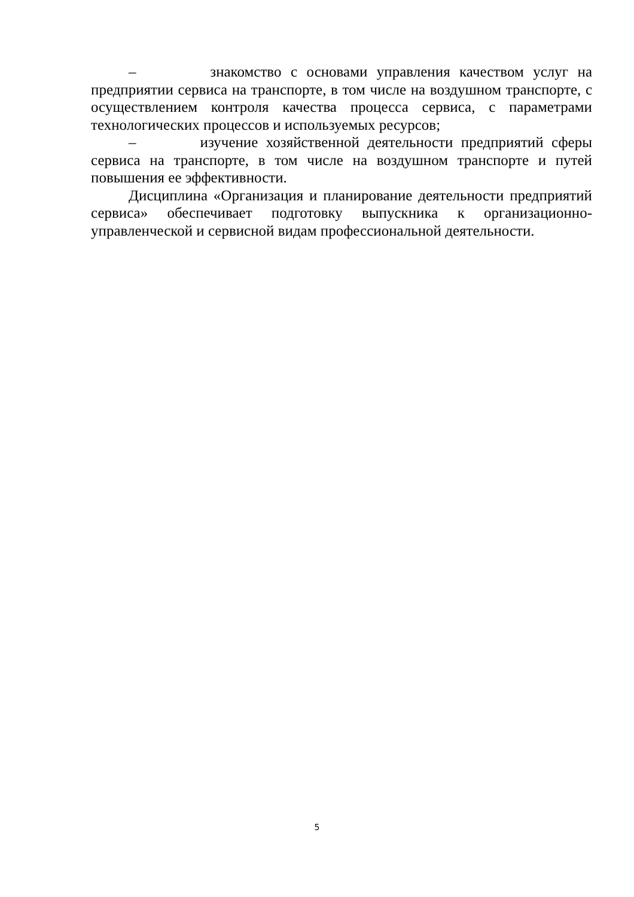– знакомство с основами управления качеством услуг на предприятии сервиса на транспорте, в том числе на воздушном транспорте, с осуществлением контроля качества процесса сервиса, с параметрами технологических процессов и используемых ресурсов;
– изучение хозяйственной деятельности предприятий сферы сервиса на транспорте, в том числе на воздушном транспорте и путей повышения ее эффективности.
Дисциплина «Организация и планирование деятельности предприятий сервиса» обеспечивает подготовку выпускника к организационно-управленческой и сервисной видам профессиональной деятельности.
5